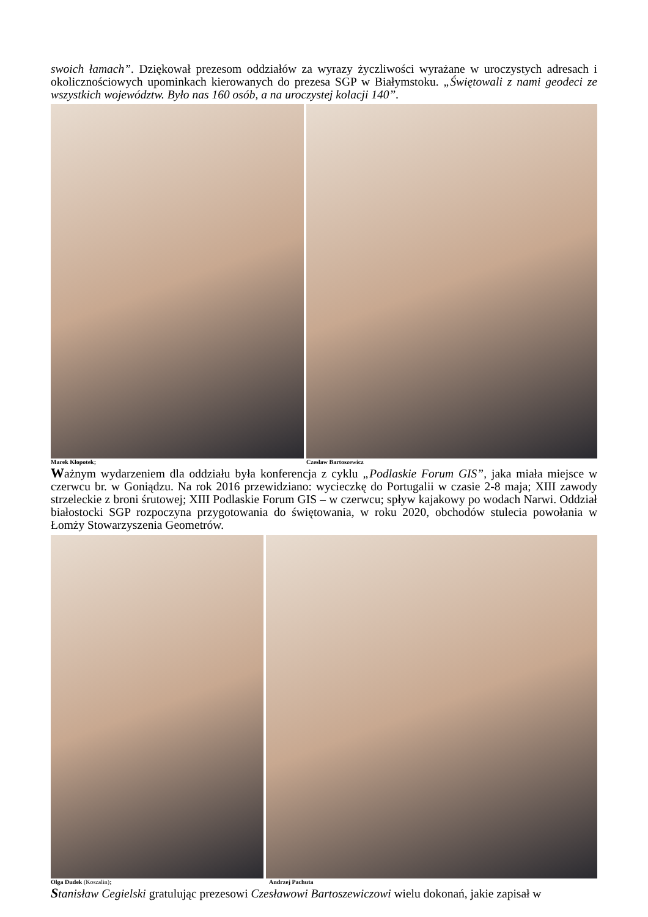swoich łamach”. Dziękował prezesom oddziałów za wyrazy życzliwości wyrażane w uroczystych adresach i okolicznościowych upominkach kierowanych do prezesa SGP w Białymstoku. „Świętowali z nami geodeci ze wszystkich województw. Było nas 160 osób, a na uroczystej kolacji 140”.
Marek Kłopotek; Czesław Bartoszewicz
Ważnym wydarzeniem dla oddziału była konferencja z cyklu „Podlaskie Forum GIS”, jaka miała miejsce w czerwcu br. w Goniądzu. Na rok 2016 przewidziano: wycieczkę do Portugalii w czasie 2-8 maja; XIII zawody strzeleckie z broni śrutowej; XIII Podlaskie Forum GIS – w czerwcu; spływ kajakowy po wodach Narwi. Oddział białostocki SGP rozpoczyna przygotowania do świętowania, w roku 2020, obchodów stulecia powołania w Łomży Stowarzyszenia Geometrów.
Olga Dudek (Koszalin); Andrzej Pachuta
Stanisław Cegielski gratulując prezesowi Czesławowi Bartoszewiczowi wielu dokonań, jakie zapisał w